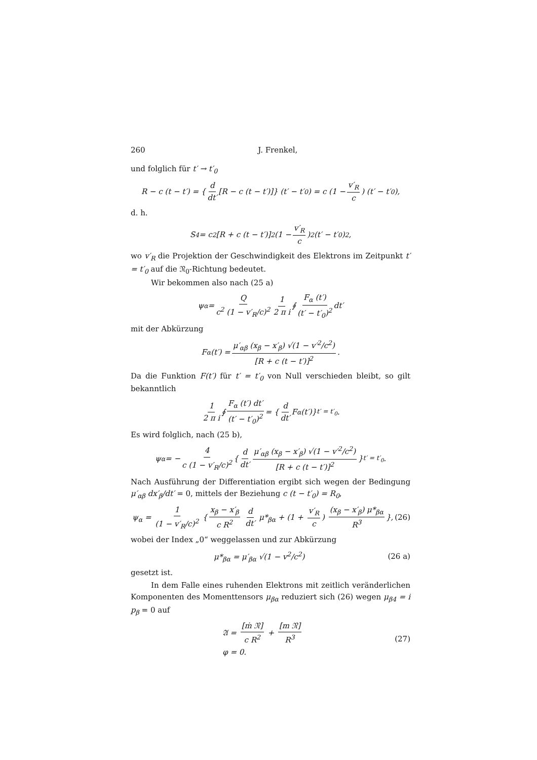260 J. Frenkel,
und folglich für t′ → t′<sub>0</sub>
R − c (t − t′) = { d dt′ [R − c (t − t′)]} (t′ − t′<sub>0</sub>) = c (1 − v′<sub>R</sub> c) (t′ − t′<sub>0</sub>),
d. h.
S<sup>4</sup> = c<sup>2</sup> [R + c (t − t′)]<sup>2</sup> (1 − v′<sub>R</sub> c)<sup>2</sup> (t′ − t′<sub>0</sub>)<sup>2</sup>,
wo v′<sub>R</sub> die Projektion der Geschwindigkeit des Elektrons im Zeitpunkt t′ = t′<sub>0</sub> auf die 𝔑<sub>0</sub>-Richtung bedeutet.
Wir bekommen also nach (25 a)
ψ<sub>α</sub> = Q c<sup>2</sup> (1 − v′<sub>R</sub>/c)<sup>2</sup> 1 2 π i ∮ F<sub>α</sub> (t′) (t′ − t′<sub>0</sub>)<sup>2</sup> dt′
mit der Abkürzung
F<sub>α</sub> (t′) = μ′<sub>αβ</sub> (x<sub>β</sub> − x′<sub>β</sub>) √(1 − v′<sup>2</sup>/c<sup>2</sup>) [R + c (t − t′)]<sup>2</sup>.
Da die Funktion F(t′) für t′ = t′<sub>0</sub> von Null verschieden bleibt, so gilt bekanntlich
1 2 π i ∮ F<sub>α</sub> (t′) dt′ (t′ − t′<sub>0</sub>)<sup>2</sup> = { d dt′ F<sub>α</sub> (t′)}<sub>t′ = t′<sub>0</sub></sub>.
Es wird folglich, nach (25 b),
ψ<sub>α</sub> = − 4 c (1 − v′<sub>R</sub>/c)<sup>2</sup> { d dt′ μ′<sub>αβ</sub> (x<sub>β</sub> − x′<sub>β</sub>) √(1 − v′<sup>2</sup>/c<sup>2</sup>) [R + c (t − t′)]<sup>2</sup> }<sub>t′ = t′<sub>0</sub></sub>.
Nach Ausführung der Differentiation ergibt sich wegen der Bedingung μ′<sub>αβ</sub> dx′<sub>β</sub>/dt′ = 0, mittels der Beziehung c (t − t′<sub>0</sub>) = R<sub>0</sub>,
ψ<sub>α</sub> = 1 (1 − v′<sub>R</sub>/c)<sup>2</sup> { x<sub>β</sub> − x′<sub>β</sub> c R<sup>2</sup> d dt′ μ*<sub>βα</sub> + (1 + v′<sub>R</sub> c) (x<sub>β</sub> − x′<sub>β</sub>) μ*<sub>βα</sub> R<sup>3</sup> }, (26)
wobei der Index „0“ weggelassen und zur Abkürzung
μ*<sub>βα</sub> = μ′<sub>βα</sub> √(1 − v<sup>2</sup>/c<sup>2</sup>) (26 a)
gesetzt ist.
In dem Falle eines ruhenden Elektrons mit zeitlich veränderlichen Komponenten des Momenttensors μ<sub>βα</sub> reduziert sich (26) wegen μ<sub>β4</sub> = i p<sub>β</sub> = 0 auf
𝔄 = [ṁ 𝔑] c R<sup>2</sup> + [m 𝔑] R<sup>3</sup>
φ = 0. (27)